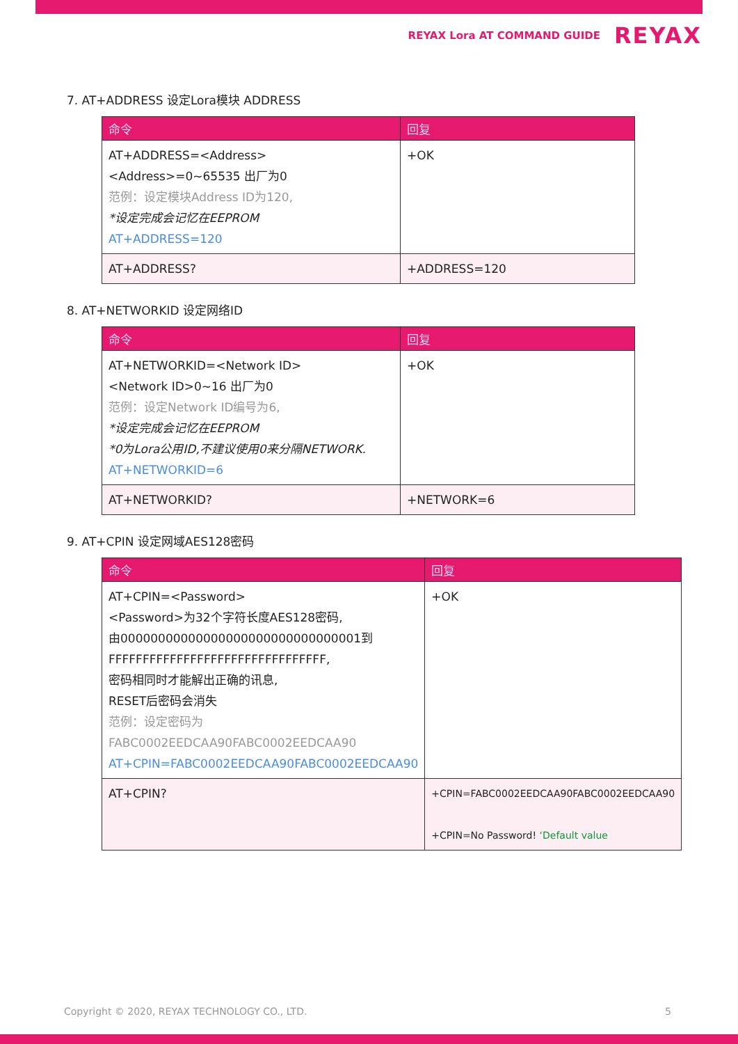REYAX Lora AT COMMAND GUIDE REYAX
7. AT+ADDRESS 设定Lora模块 ADDRESS
| 命令 | 回复 |
| --- | --- |
| AT+ADDRESS=<Address> <Address>=0~65535 出厂为0 范例：设定模块Address ID为120, *设定完成会记忆在EEPROM AT+ADDRESS=120 | +OK |
| AT+ADDRESS? | +ADDRESS=120 |
8. AT+NETWORKID 设定网络ID
| 命令 | 回复 |
| --- | --- |
| AT+NETWORKID=<Network ID> <Network ID>0~16 出厂为0 范例：设定Network ID编号为6, *设定完成会记忆在EEPROM *0为Lora公用ID,不建议使用0来分隔NETWORK. AT+NETWORKID=6 | +OK |
| AT+NETWORKID? | +NETWORK=6 |
9. AT+CPIN 设定网域AES128密码
| 命令 | 回复 |
| --- | --- |
| AT+CPIN=<Password> <Password>为32个字符长度AES128密码, 由00000000000000000000000000000001到 FFFFFFFFFFFFFFFFFFFFFFFFFFFFFFFF, 密码相同时才能解出正确的讯息, RESET后密码会消失 范例：设定密码为 FABC0002EEDCAA90FABC0002EEDCAA90 AT+CPIN=FABC0002EEDCAA90FABC0002EEDCAA90 | +OK |
| AT+CPIN? | +CPIN=FABC0002EEDCAA90FABC0002EEDCAA90 +CPIN=No Password! ‘Default value |
Copyright © 2020, REYAX TECHNOLOGY CO., LTD. 5